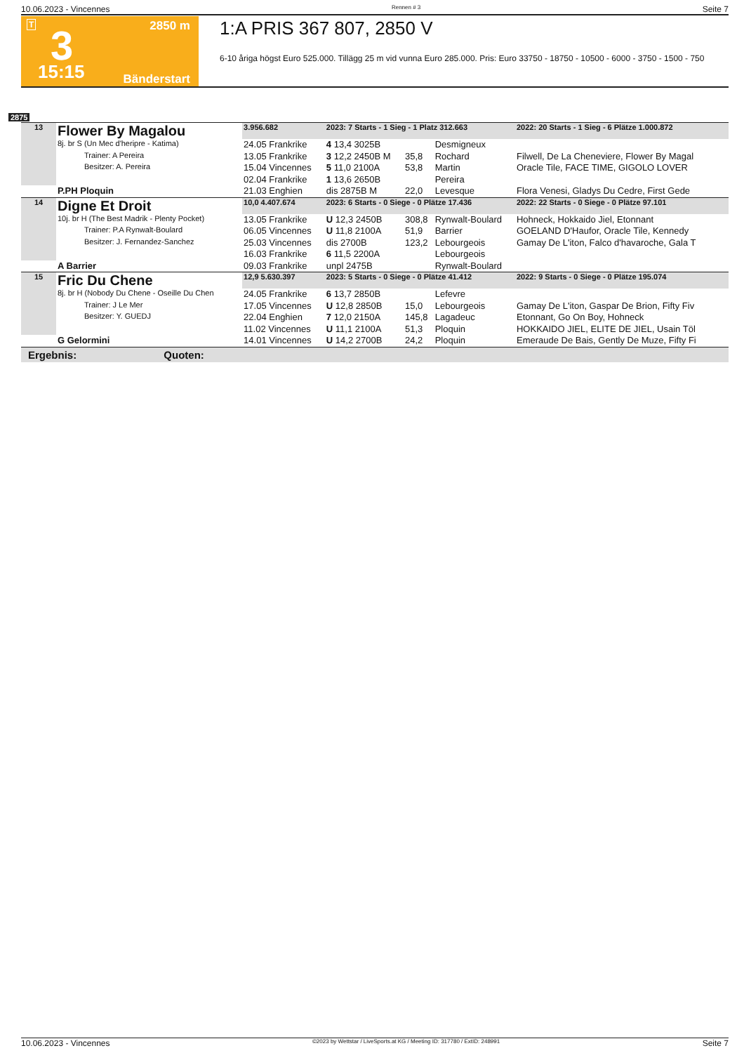10.06.2023 - Vincennes Rennen # 3 Seite 7
T 2850 m 3
15:15 Bänderstart
1:A PRIS 367 807, 2850 V
6-10 åriga högst Euro 525.000. Tillägg 25 m vid vunna Euro 285.000. Pris: Euro 33750 - 18750 - 10500 - 6000 - 3750 - 1500 - 750
2875
| 13 | Flower By Magalou | 3.956.682 | 2023: 7 Starts - 1 Sieg - 1 Platz 312.663 | | | 2022: 20 Starts - 1 Sieg - 6 Plätze 1.000.872 |
| | 8j. br S (Un Mec d'heripre - Katima) | 24.05 Frankrike | 4 13,4 3025B | | Desmigneux | |
| | Trainer: A Pereira | 13.05 Frankrike | 3 12,2 2450B M | 35,8 | Rochard | Filwell, De La Cheneviere, Flower By Magal |
| | Besitzer: A. Pereira | 15.04 Vincennes | 5 11,0 2100A | 53,8 | Martin | Oracle Tile, FACE TIME, GIGOLO LOVER |
| | | 02.04 Frankrike | 1 13,6 2650B | | Pereira | |
| | P.PH Ploquin | 21.03 Enghien | dis 2875B M | 22,0 | Levesque | Flora Venesi, Gladys Du Cedre, First Gede |
| 14 | Digne Et Droit | 10,0 4.407.674 | 2023: 6 Starts - 0 Siege - 0 Plätze 17.436 | | | 2022: 22 Starts - 0 Siege - 0 Plätze 97.101 |
| | 10j. br H (The Best Madrik - Plenty Pocket) | 13.05 Frankrike | U 12,3 2450B | 308,8 | Rynwalt-Boulard | Hohneck, Hokkaido Jiel, Etonnant |
| | Trainer: P.A Rynwalt-Boulard | 06.05 Vincennes | U 11,8 2100A | 51,9 | Barrier | GOELAND D'Haufor, Oracle Tile, Kennedy |
| | Besitzer: J. Fernandez-Sanchez | 25.03 Vincennes | dis 2700B | 123,2 | Lebourgeois | Gamay De L'iton, Falco d'havaroche, Gala T |
| | | 16.03 Frankrike | 6 11,5 2200A | | Lebourgeois | |
| | A Barrier | 09.03 Frankrike | unpl 2475B | | Rynwalt-Boulard | |
| 15 | Fric Du Chene | 12,9 5.630.397 | 2023: 5 Starts - 0 Siege - 0 Plätze 41.412 | | | 2022: 9 Starts - 0 Siege - 0 Plätze 195.074 |
| | 8j. br H (Nobody Du Chene - Oseille Du Chen | 24.05 Frankrike | 6 13,7 2850B | | Lefevre | |
| | Trainer: J Le Mer | 17.05 Vincennes | U 12,8 2850B | 15,0 | Lebourgeois | Gamay De L'iton, Gaspar De Brion, Fifty Fiv |
| | Besitzer: Y. GUEDJ | 22.04 Enghien | 7 12,0 2150A | 145,8 | Lagadeuc | Etonnant, Go On Boy, Hohneck |
| | | 11.02 Vincennes | U 11,1 2100A | 51,3 | Ploquin | HOKKAIDO JIEL, ELITE DE JIEL, Usain Töl |
| | G Gelormini | 14.01 Vincennes | U 14,2 2700B | 24,2 | Ploquin | Emeraude De Bais, Gently De Muze, Fifty Fi |
Ergebnis: Quoten:
10.06.2023 - Vincennes ©2023 by Wettstar / LiveSports.at KG / Meeting ID: 317780 / ExtID: 248991 Seite 7